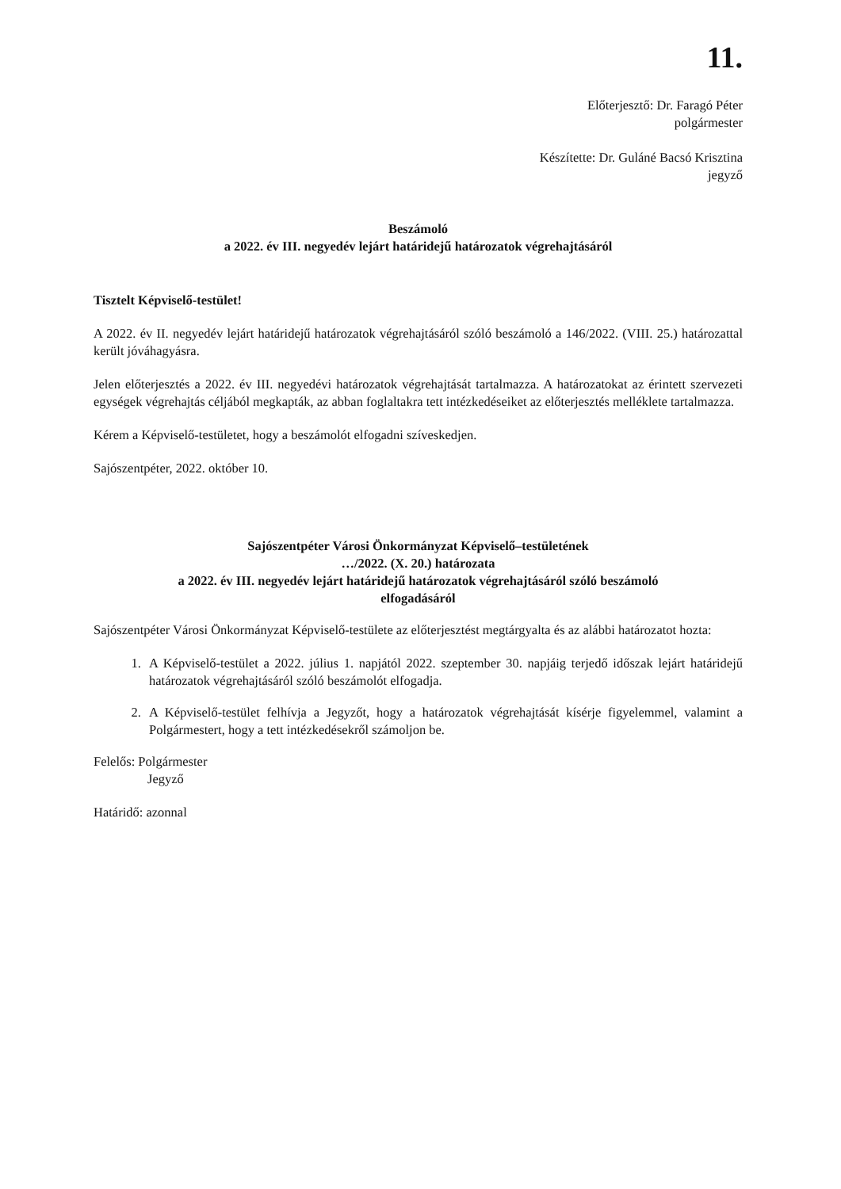11.
Előterjesztő: Dr. Faragó Péter
polgármester
Készítette: Dr. Guláné Bacsó Krisztina
jegyző
Beszámoló
a 2022. év III. negyedév lejárt határidejű határozatok végrehajtásáról
Tisztelt Képviselő-testület!
A 2022. év II. negyedév lejárt határidejű határozatok végrehajtásáról szóló beszámoló a 146/2022. (VIII. 25.) határozattal került jóváhagyásra.
Jelen előterjesztés a 2022. év III. negyedévi határozatok végrehajtását tartalmazza. A határozatokat az érintett szervezeti egységek végrehajtás céljából megkapták, az abban foglaltakra tett intézkedéseiket az előterjesztés melléklete tartalmazza.
Kérem a Képviselő-testületet, hogy a beszámolót elfogadni szíveskedjen.
Sajószentpéter, 2022. október 10.
Sajószentpéter Városi Önkormányzat Képviselő–testületének
…/2022. (X. 20.) határozata
a 2022. év III. negyedév lejárt határidejű határozatok végrehajtásáról szóló beszámoló
elfogadásáról
Sajószentpéter Városi Önkormányzat Képviselő-testülete az előterjesztést megtárgyalta és az alábbi határozatot hozta:
1. A Képviselő-testület a 2022. július 1. napjától 2022. szeptember 30. napjáig terjedő időszak lejárt határidejű határozatok végrehajtásáról szóló beszámolót elfogadja.
2. A Képviselő-testület felhívja a Jegyzőt, hogy a határozatok végrehajtását kísérje figyelemmel, valamint a Polgármestert, hogy a tett intézkedésekről számoljon be.
Felelős: Polgármester
Jegyző
Határidő: azonnal